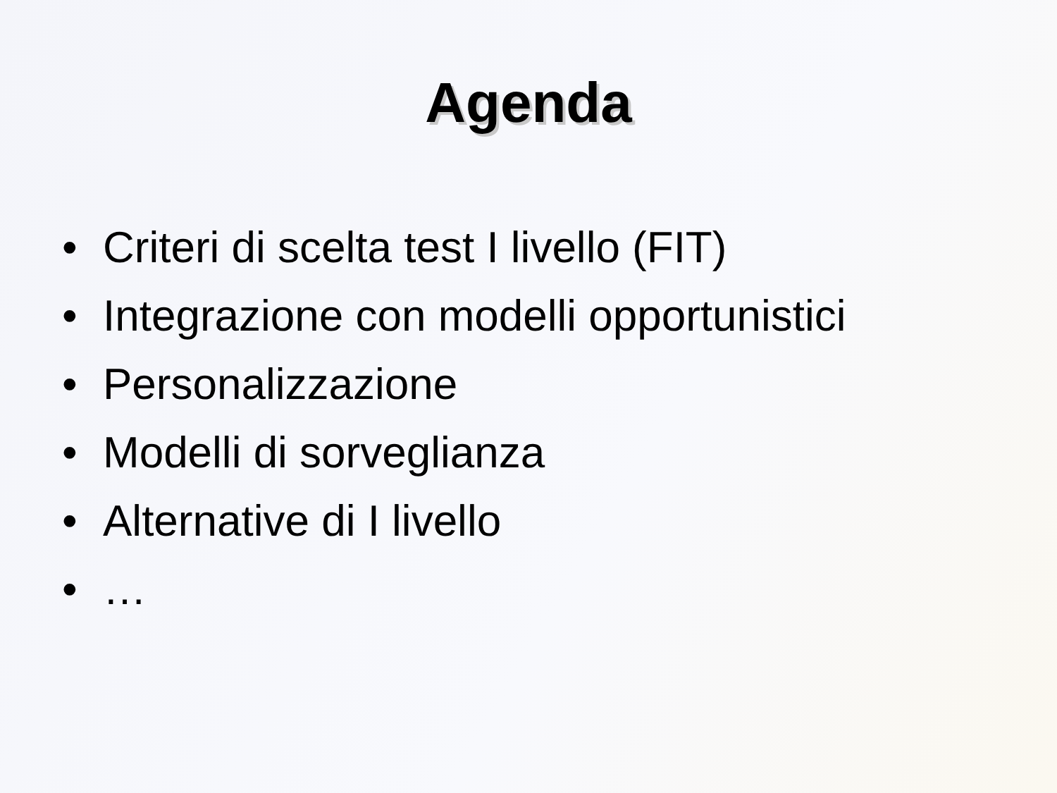Agenda
• Criteri di scelta test I livello (FIT)
• Integrazione con modelli opportunistici
• Personalizzazione
• Modelli di sorveglianza
• Alternative di I livello
• …